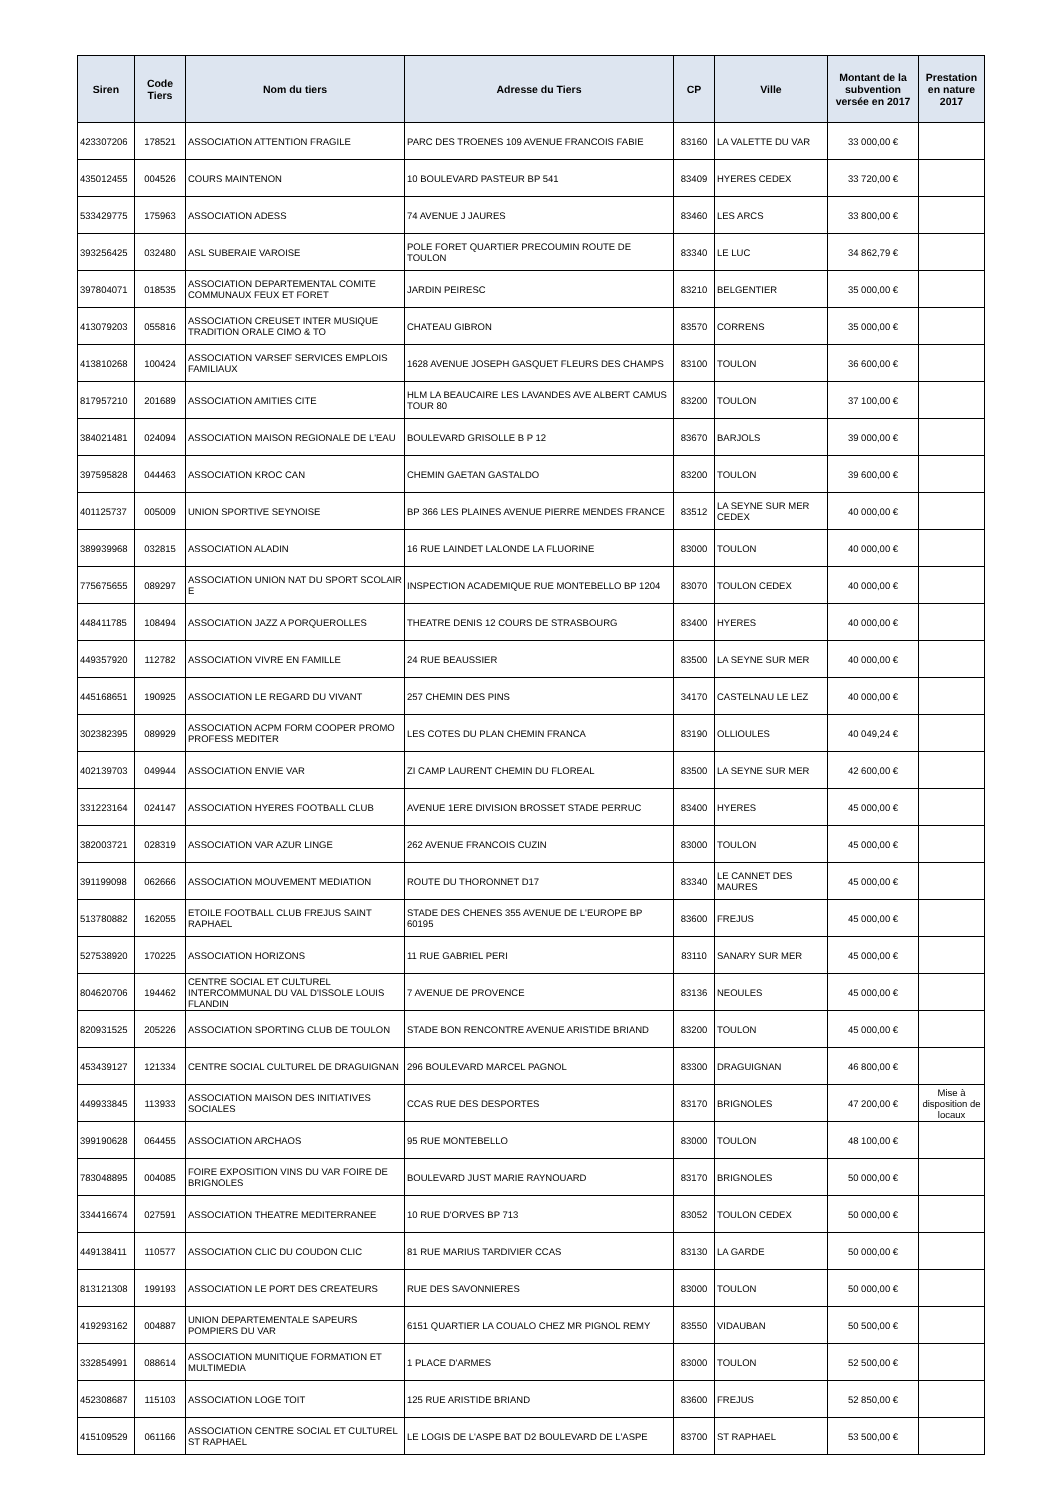| Siren | Code Tiers | Nom du tiers | Adresse du Tiers | CP | Ville | Montant de la subvention versée en 2017 | Prestation en nature 2017 |
| --- | --- | --- | --- | --- | --- | --- | --- |
| 423307206 | 178521 | ASSOCIATION ATTENTION FRAGILE | PARC DES TROENES 109 AVENUE FRANCOIS FABIE | 83160 | LA VALETTE DU VAR | 33 000,00 € | |
| 435012455 | 004526 | COURS MAINTENON | 10 BOULEVARD PASTEUR BP 541 | 83409 | HYERES CEDEX | 33 720,00 € | |
| 533429775 | 175963 | ASSOCIATION ADESS | 74 AVENUE J JAURES | 83460 | LES ARCS | 33 800,00 € | |
| 393256425 | 032480 | ASL SUBERAIE VAROISE | POLE FORET QUARTIER PRECOUMIN ROUTE DE TOULON | 83340 | LE LUC | 34 862,79 € | |
| 397804071 | 018535 | ASSOCIATION DEPARTEMENTAL COMITE COMMUNAUX FEUX ET FORET | JARDIN PEIRESC | 83210 | BELGENTIER | 35 000,00 € | |
| 413079203 | 055816 | ASSOCIATION CREUSET INTER MUSIQUE TRADITION ORALE CIMO & TO | CHATEAU GIBRON | 83570 | CORRENS | 35 000,00 € | |
| 413810268 | 100424 | ASSOCIATION VARSEF SERVICES EMPLOIS FAMILIAUX | 1628 AVENUE JOSEPH GASQUET FLEURS DES CHAMPS | 83100 | TOULON | 36 600,00 € | |
| 817957210 | 201689 | ASSOCIATION AMITIES CITE | HLM LA BEAUCAIRE LES LAVANDES AVE ALBERT CAMUS TOUR 80 | 83200 | TOULON | 37 100,00 € | |
| 384021481 | 024094 | ASSOCIATION MAISON REGIONALE DE L'EAU | BOULEVARD GRISOLLE B P 12 | 83670 | BARJOLS | 39 000,00 € | |
| 397595828 | 044463 | ASSOCIATION KROC CAN | CHEMIN GAETAN GASTALDO | 83200 | TOULON | 39 600,00 € | |
| 401125737 | 005009 | UNION SPORTIVE SEYNOISE | BP 366 LES PLAINES AVENUE PIERRE MENDES FRANCE | 83512 | LA SEYNE SUR MER CEDEX | 40 000,00 € | |
| 389939968 | 032815 | ASSOCIATION ALADIN | 16 RUE LAINDET LALONDE LA FLUORINE | 83000 | TOULON | 40 000,00 € | |
| 775675655 | 089297 | ASSOCIATION UNION NAT DU SPORT SCOLAIR E | INSPECTION ACADEMIQUE RUE MONTEBELLO BP 1204 | 83070 | TOULON CEDEX | 40 000,00 € | |
| 448411785 | 108494 | ASSOCIATION JAZZ A PORQUEROLLES | THEATRE DENIS 12 COURS DE STRASBOURG | 83400 | HYERES | 40 000,00 € | |
| 449357920 | 112782 | ASSOCIATION VIVRE EN FAMILLE | 24 RUE BEAUSSIER | 83500 | LA SEYNE SUR MER | 40 000,00 € | |
| 445168651 | 190925 | ASSOCIATION LE REGARD DU VIVANT | 257 CHEMIN DES PINS | 34170 | CASTELNAU LE LEZ | 40 000,00 € | |
| 302382395 | 089929 | ASSOCIATION ACPM FORM COOPER PROMO PROFESS MEDITER | LES COTES DU PLAN CHEMIN FRANCA | 83190 | OLLIOULES | 40 049,24 € | |
| 402139703 | 049944 | ASSOCIATION ENVIE VAR | ZI CAMP LAURENT CHEMIN DU FLOREAL | 83500 | LA SEYNE SUR MER | 42 600,00 € | |
| 331223164 | 024147 | ASSOCIATION HYERES FOOTBALL CLUB | AVENUE 1ERE DIVISION BROSSET STADE PERRUC | 83400 | HYERES | 45 000,00 € | |
| 382003721 | 028319 | ASSOCIATION VAR AZUR LINGE | 262 AVENUE FRANCOIS CUZIN | 83000 | TOULON | 45 000,00 € | |
| 391199098 | 062666 | ASSOCIATION MOUVEMENT MEDIATION | ROUTE DU THORONNET D17 | 83340 | LE CANNET DES MAURES | 45 000,00 € | |
| 513780882 | 162055 | ETOILE FOOTBALL CLUB FREJUS SAINT RAPHAEL | STADE DES CHENES 355 AVENUE DE L'EUROPE BP 60195 | 83600 | FREJUS | 45 000,00 € | |
| 527538920 | 170225 | ASSOCIATION HORIZONS | 11 RUE GABRIEL PERI | 83110 | SANARY SUR MER | 45 000,00 € | |
| 804620706 | 194462 | CENTRE SOCIAL ET CULTUREL INTERCOMMUNAL DU VAL D'ISSOLE LOUIS FLANDIN | 7 AVENUE DE PROVENCE | 83136 | NEOULES | 45 000,00 € | |
| 820931525 | 205226 | ASSOCIATION SPORTING CLUB DE TOULON | STADE BON RENCONTRE AVENUE ARISTIDE BRIAND | 83200 | TOULON | 45 000,00 € | |
| 453439127 | 121334 | CENTRE SOCIAL CULTUREL DE DRAGUIGNAN | 296 BOULEVARD MARCEL PAGNOL | 83300 | DRAGUIGNAN | 46 800,00 € | |
| 449933845 | 113933 | ASSOCIATION MAISON DES INITIATIVES SOCIALES | CCAS RUE DES DESPORTES | 83170 | BRIGNOLES | 47 200,00 € | Mise à disposition de locaux |
| 399190628 | 064455 | ASSOCIATION ARCHAOS | 95 RUE MONTEBELLO | 83000 | TOULON | 48 100,00 € | |
| 783048895 | 004085 | FOIRE EXPOSITION VINS DU VAR FOIRE DE BRIGNOLES | BOULEVARD JUST MARIE RAYNOUARD | 83170 | BRIGNOLES | 50 000,00 € | |
| 334416674 | 027591 | ASSOCIATION THEATRE MEDITERRANEE | 10 RUE D'ORVES BP 713 | 83052 | TOULON CEDEX | 50 000,00 € | |
| 449138411 | 110577 | ASSOCIATION CLIC DU COUDON CLIC | 81 RUE MARIUS TARDIVIER CCAS | 83130 | LA GARDE | 50 000,00 € | |
| 813121308 | 199193 | ASSOCIATION LE PORT DES CREATEURS | RUE DES SAVONNIERES | 83000 | TOULON | 50 000,00 € | |
| 419293162 | 004887 | UNION DEPARTEMENTALE SAPEURS POMPIERS DU VAR | 6151 QUARTIER LA COUALO CHEZ MR PIGNOL REMY | 83550 | VIDAUBAN | 50 500,00 € | |
| 332854991 | 088614 | ASSOCIATION MUNITIQUE FORMATION ET MULTIMEDIA | 1 PLACE D'ARMES | 83000 | TOULON | 52 500,00 € | |
| 452308687 | 115103 | ASSOCIATION LOGE TOIT | 125 RUE ARISTIDE BRIAND | 83600 | FREJUS | 52 850,00 € | |
| 415109529 | 061166 | ASSOCIATION CENTRE SOCIAL ET CULTUREL ST RAPHAEL | LE LOGIS DE L'ASPE BAT D2 BOULEVARD DE L'ASPE | 83700 | ST RAPHAEL | 53 500,00 € | |